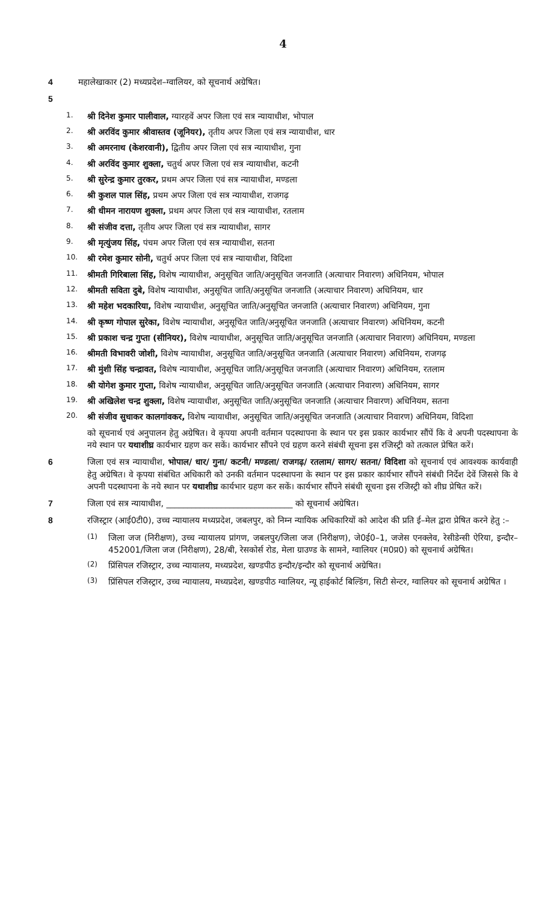4
4 महालेखाकार (2) मध्यप्रदेश–ग्वालियर, को सूचनार्थ अग्रेषित।
5
1. श्री दिनेश कुमार पालीवाल, ग्यारहवें अपर जिला एवं सत्र न्यायाधीश, भोपाल
2. श्री अरविंद कुमार श्रीवास्तव (जूनियर), तृतीय अपर जिला एवं सत्र न्यायाधीश, धार
3. श्री अमरनाथ (केशरवानी), द्वितीय अपर जिला एवं सत्र न्यायाधीश, गुना
4. श्री अरविंद कुमार शुक्ला, चतुर्थ अपर जिला एवं सत्र न्यायाधीश, कटनी
5. श्री सुरेन्द्र कुमार तुरकर, प्रथम अपर जिला एवं सत्र न्यायाधीश, मण्डला
6. श्री कुशल पाल सिंह, प्रथम अपर जिला एवं सत्र न्यायाधीश, राजगढ़
7. श्री धीमन नारायण शुक्ला, प्रथम अपर जिला एवं सत्र न्यायाधीश, रतलाम
8. श्री संजीव दत्ता, तृतीय अपर जिला एवं सत्र न्यायाधीश, सागर
9. श्री मृत्युंजय सिंह, पंचम अपर जिला एवं सत्र न्यायाधीश, सतना
10. श्री रमेश कुमार सोनी, चतुर्थ अपर जिला एवं सत्र न्यायाधीश, विदिशा
11. श्रीमती गिरिबाला सिंह, विशेष न्यायाधीश, अनुसूचित जाति/अनुसूचित जनजाति (अत्याचार निवारण) अधिनियम, भोपाल
12. श्रीमती सविता दुबे, विशेष न्यायाधीश, अनुसूचित जाति/अनुसूचित जनजाति (अत्याचार निवारण) अधिनियम, धार
13. श्री महेश भदकारिया, विशेष न्यायाधीश, अनुसूचित जाति/अनुसूचित जनजाति (अत्याचार निवारण) अधिनियम, गुना
14. श्री कृष्ण गोपाल सुरेका, विशेष न्यायाधीश, अनुसूचित जाति/अनुसूचित जनजाति (अत्याचार निवारण) अधिनियम, कटनी
15. श्री प्रकाश चन्द्र गुप्ता (सीनियर), विशेष न्यायाधीश, अनुसूचित जाति/अनुसूचित जनजाति (अत्याचार निवारण) अधिनियम, मण्डला
16. श्रीमती विभावरी जोशी, विशेष न्यायाधीश, अनुसूचित जाति/अनुसूचित जनजाति (अत्याचार निवारण) अधिनियम, राजगढ़
17. श्री मुंशी सिंह चन्द्रावत, विशेष न्यायाधीश, अनुसूचित जाति/अनुसूचित जनजाति (अत्याचार निवारण) अधिनियम, रतलाम
18. श्री योगेश कुमार गुप्ता, विशेष न्यायाधीश, अनुसूचित जाति/अनुसूचित जनजाति (अत्याचार निवारण) अधिनियम, सागर
19. श्री अखिलेश चन्द्र शुक्ला, विशेष न्यायाधीश, अनुसूचित जाति/अनुसूचित जनजाति (अत्याचार निवारण) अधिनियम, सतना
20. श्री संजीव सुधाकर कालगांवकर, विशेष न्यायाधीश, अनुसूचित जाति/अनुसूचित जनजाति (अत्याचार निवारण) अधिनियम, विदिशा
को सूचनार्थ एवं अनुपालन हेतु अग्रेषित। वे कृपया अपनी वर्तमान पदस्थापना के स्थान पर इस प्रकार कार्यभार सौंपें कि वे अपनी पदस्थापना के नये स्थान पर यथाशीघ्र कार्यभार ग्रहण कर सकें। कार्यभार सौंपने एवं ग्रहण करने संबंधी सूचना इस रजिस्ट्री को तत्काल प्रेषित करें।
6 जिला एवं सत्र न्यायाधीश, भोपाल/ धार/ गुना/ कटनी/ मण्डला/ राजगढ़/ रतलाम/ सागर/ सतना/ विदिशा को सूचनार्थ एवं आवश्यक कार्यवाही हेतु अग्रेषित। वे कृपया संबंधित अधिकारी को उनकी वर्तमान पदस्थापना के स्थान पर इस प्रकार कार्यभार सौंपने संबंधी निर्देश देवें जिससे कि वे अपनी पदस्थापना के नये स्थान पर यथाशीघ्र कार्यभार ग्रहण कर सकें। कार्यभार सौंपने संबंधी सूचना इस रजिस्ट्री को शीघ्र प्रेषित करें।
7 जिला एवं सत्र न्यायाधीश, ______________________________ को सूचनार्थ अग्रेषित।
8 रजिस्ट्रार (आई0टी0), उच्च न्यायालय मध्यप्रदेश, जबलपुर, को निम्न न्यायिक अधिकारियों को आदेश की प्रति ई–मेल द्वारा प्रेषित करने हेतु :–
(1) जिला जज (निरीक्षण), उच्च न्यायालय प्रांगण, जबलपुर/जिला जज (निरीक्षण), जे0ई0–1, जजेस एनक्लेव, रेसीडेन्सी ऐरिया, इन्दौर–452001/जिला जज (निरीक्षण), 28/बी, रेसकोर्स रोड, मेला ग्राउण्ड के सामने, ग्वालियर (म0प्र0) को सूचनार्थ अग्रेषित।
(2) प्रिंसिपल रजिस्ट्रार, उच्च न्यायालय, मध्यप्रदेश, खण्डपीठ इन्दौर/इन्दौर को सूचनार्थ अग्रेषित।
(3) प्रिंसिपल रजिस्ट्रार, उच्च न्यायालय, मध्यप्रदेश, खण्डपीठ ग्वालियर, न्यू हाईकोर्ट बिल्डिंग, सिटी सेन्टर, ग्वालियर को सूचनार्थ अग्रेषित ।